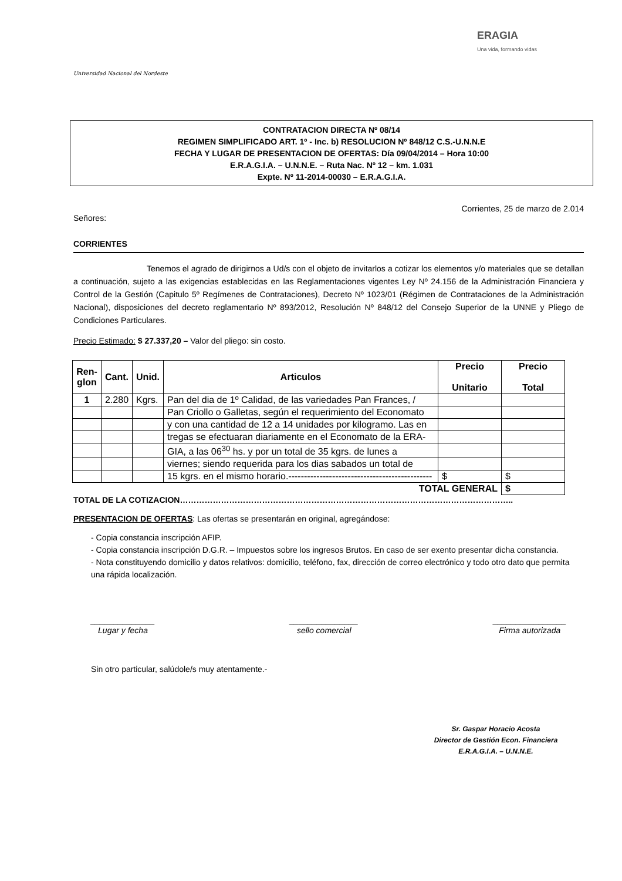Universidad Nacional del Nordeste
ERAGIA
Una vida, formando vidas
CONTRATACION DIRECTA Nº 08/14
REGIMEN SIMPLIFICADO ART. 1º - Inc. b) RESOLUCION Nº 848/12 C.S.-U.N.N.E
FECHA Y LUGAR DE PRESENTACION DE OFERTAS: Día 09/04/2014 – Hora 10:00
E.R.A.G.I.A. – U.N.N.E. – Ruta Nac. Nº 12 – km. 1.031
Expte. Nº 11-2014-00030 – E.R.A.G.I.A.
Corrientes, 25 de marzo de 2.014
Señores:
CORRIENTES
Tenemos el agrado de dirigirnos a Ud/s con el objeto de invitarlos a cotizar los elementos y/o materiales que se detallan a continuación, sujeto a las exigencias establecidas en las Reglamentaciones vigentes Ley Nº 24.156 de la Administración Financiera y Control de la Gestión (Capitulo 5º Regímenes de Contrataciones), Decreto Nº 1023/01 (Régimen de Contrataciones de la Administración Nacional), disposiciones del decreto reglamentario Nº 893/2012, Resolución Nº 848/12 del Consejo Superior de la UNNE y Pliego de Condiciones Particulares.
Precio Estimado: $ 27.337,20 – Valor del pliego: sin costo.
| Ren-glon | Cant. | Unid. | Articulos | Precio Unitario | Precio Total |
| --- | --- | --- | --- | --- | --- |
| 1 | 2.280 | Kgrs. | Pan del dia de 1º Calidad, de las variedades Pan Frances, / | | |
| | | | Pan Criollo o Galletas, según el requerimiento del Economato | | |
| | | | y con una cantidad de 12 a 14 unidades por kilogramo. Las en | | |
| | | | tregas se efectuaran diariamente en el Economato de la ERA- | | |
| | | | GIA, a las 06<sup>30</sup> hs. y por un total de 35 kgrs. de lunes a | | |
| | | | viernes; siendo requerida para los dias sabados un total de | | |
| | | | 15 kgrs. en el mismo horario.---------------------------------------------- | $ | $ |
| TOTAL GENERAL | | | | | $ |
TOTAL DE LA COTIZACION…………………………………………………………………………………………………………..
PRESENTACION DE OFERTAS: Las ofertas se presentarán en original, agregándose:
- Copia constancia inscripción AFIP.
- Copia constancia inscripción D.G.R. – Impuestos sobre los ingresos Brutos. En caso de ser exento presentar dicha constancia.
- Nota constituyendo domicilio y datos relativos: domicilio, teléfono, fax, dirección de correo electrónico y todo otro dato que permita una rápida localización.
______________
Lugar y fecha
_______________
sello comercial
________________
Firma autorizada
Sin otro particular, salúdole/s muy atentamente.-
Sr. Gaspar Horacio Acosta
Director de Gestión Econ. Financiera
E.R.A.G.I.A. – U.N.N.E.